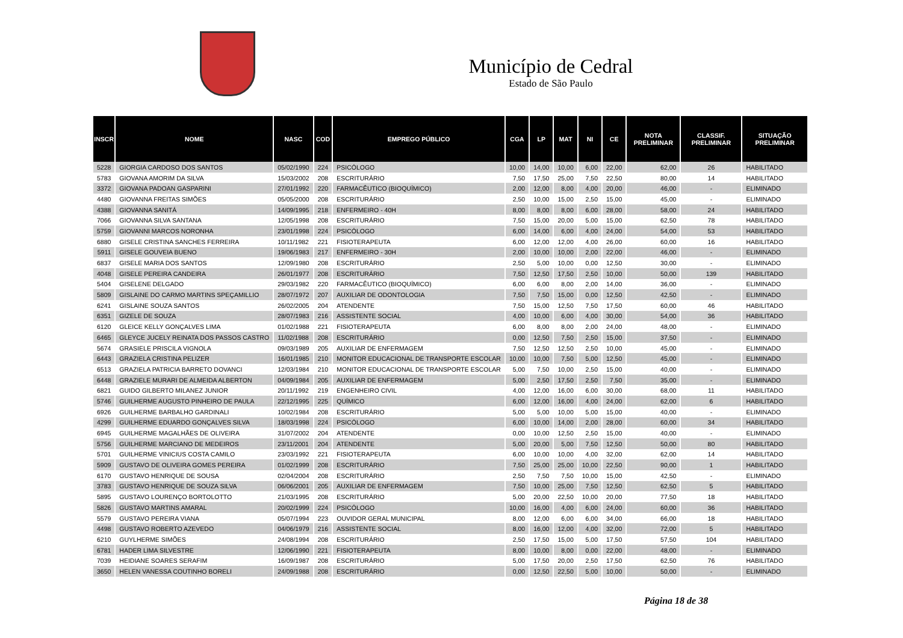Município de Cedral
Estado de São Paulo
| INSCR | NOME | NASC | COD | EMPREGO PÚBLICO | CGA | LP | MAT | NI | CE | NOTA PRELIMINAR | CLASSIF. PRELIMINAR | SITUAÇÃO PRELIMINAR |
| --- | --- | --- | --- | --- | --- | --- | --- | --- | --- | --- | --- | --- |
| 5228 | GIORGIA CARDOSO DOS SANTOS | 05/02/1990 | 224 | PSICÓLOGO | 10,00 | 14,00 | 10,00 | 6,00 | 22,00 | 62,00 | 26 | HABILITADO |
| 5783 | GIOVANA AMORIM DA SILVA | 15/03/2002 | 208 | ESCRITURÁRIO | 7,50 | 17,50 | 25,00 | 7,50 | 22,50 | 80,00 | 14 | HABILITADO |
| 3372 | GIOVANA PADOAN GASPARINI | 27/01/1992 | 220 | FARMACÊUTICO (BIOQUÍMICO) | 2,00 | 12,00 | 8,00 | 4,00 | 20,00 | 46,00 | - | ELIMINADO |
| 4480 | GIOVANNA FREITAS SIMÕES | 05/05/2000 | 208 | ESCRITURÁRIO | 2,50 | 10,00 | 15,00 | 2,50 | 15,00 | 45,00 | - | ELIMINADO |
| 4388 | GIOVANNA SANITÁ | 14/09/1995 | 218 | ENFERMEIRO - 40H | 8,00 | 8,00 | 8,00 | 6,00 | 28,00 | 58,00 | 24 | HABILITADO |
| 7066 | GIOVANNA SILVA SANTANA | 12/05/1998 | 208 | ESCRITURÁRIO | 7,50 | 15,00 | 20,00 | 5,00 | 15,00 | 62,50 | 78 | HABILITADO |
| 5759 | GIOVANNI MARCOS NORONHA | 23/01/1998 | 224 | PSICÓLOGO | 6,00 | 14,00 | 6,00 | 4,00 | 24,00 | 54,00 | 53 | HABILITADO |
| 6880 | GISELE CRISTINA SANCHES FERREIRA | 10/11/1982 | 221 | FISIOTERAPEUTA | 6,00 | 12,00 | 12,00 | 4,00 | 26,00 | 60,00 | 16 | HABILITADO |
| 5911 | GISELE GOUVEIA BUENO | 19/06/1983 | 217 | ENFERMEIRO - 30H | 2,00 | 10,00 | 10,00 | 2,00 | 22,00 | 46,00 | - | ELIMINADO |
| 6837 | GISELE MARIA DOS SANTOS | 12/09/1980 | 208 | ESCRITURÁRIO | 2,50 | 5,00 | 10,00 | 0,00 | 12,50 | 30,00 | - | ELIMINADO |
| 4048 | GISELE PEREIRA CANDEIRA | 26/01/1977 | 208 | ESCRITURÁRIO | 7,50 | 12,50 | 17,50 | 2,50 | 10,00 | 50,00 | 139 | HABILITADO |
| 5404 | GISELENE DELGADO | 29/03/1982 | 220 | FARMACÊUTICO (BIOQUÍMICO) | 6,00 | 6,00 | 8,00 | 2,00 | 14,00 | 36,00 | - | ELIMINADO |
| 5809 | GISLAINE DO CARMO MARTINS SPEÇAMILLIO | 28/07/1972 | 207 | AUXILIAR DE ODONTOLOGIA | 7,50 | 7,50 | 15,00 | 0,00 | 12,50 | 42,50 | - | ELIMINADO |
| 6241 | GISLAINE SOUZA SANTOS | 26/02/2005 | 204 | ATENDENTE | 7,50 | 15,00 | 12,50 | 7,50 | 17,50 | 60,00 | 46 | HABILITADO |
| 6351 | GIZELE DE SOUZA | 28/07/1983 | 216 | ASSISTENTE SOCIAL | 4,00 | 10,00 | 6,00 | 4,00 | 30,00 | 54,00 | 36 | HABILITADO |
| 6120 | GLEICE KELLY GONÇALVES LIMA | 01/02/1988 | 221 | FISIOTERAPEUTA | 6,00 | 8,00 | 8,00 | 2,00 | 24,00 | 48,00 | - | ELIMINADO |
| 6465 | GLEYCE JUCELY REINATA DOS PASSOS CASTRO | 11/02/1988 | 208 | ESCRITURÁRIO | 0,00 | 12,50 | 7,50 | 2,50 | 15,00 | 37,50 | - | ELIMINADO |
| 5674 | GRASIELE PRISCILA VIGNOLA | 09/03/1989 | 205 | AUXILIAR DE ENFERMAGEM | 7,50 | 12,50 | 12,50 | 2,50 | 10,00 | 45,00 | - | ELIMINADO |
| 6443 | GRAZIELA CRISTINA PELIZER | 16/01/1985 | 210 | MONITOR EDUCACIONAL DE TRANSPORTE ESCOLAR | 10,00 | 10,00 | 7,50 | 5,00 | 12,50 | 45,00 | - | ELIMINADO |
| 6513 | GRAZIELA PATRICIA BARRETO DOVANCI | 12/03/1984 | 210 | MONITOR EDUCACIONAL DE TRANSPORTE ESCOLAR | 5,00 | 7,50 | 10,00 | 2,50 | 15,00 | 40,00 | - | ELIMINADO |
| 6448 | GRAZIELE MURARI DE ALMEIDA ALBERTON | 04/09/1984 | 205 | AUXILIAR DE ENFERMAGEM | 5,00 | 2,50 | 17,50 | 2,50 | 7,50 | 35,00 | - | ELIMINADO |
| 6821 | GUIDO GILBERTO MILANEZ JUNIOR | 20/11/1992 | 219 | ENGENHEIRO CIVIL | 4,00 | 12,00 | 16,00 | 6,00 | 30,00 | 68,00 | 11 | HABILITADO |
| 5746 | GUILHERME AUGUSTO PINHEIRO DE PAULA | 22/12/1995 | 225 | QUÍMICO | 6,00 | 12,00 | 16,00 | 4,00 | 24,00 | 62,00 | 6 | HABILITADO |
| 6926 | GUILHERME BARBALHO GARDINALI | 10/02/1984 | 208 | ESCRITURÁRIO | 5,00 | 5,00 | 10,00 | 5,00 | 15,00 | 40,00 | - | ELIMINADO |
| 4299 | GUILHERME EDUARDO GONÇALVES SILVA | 18/03/1998 | 224 | PSICÓLOGO | 6,00 | 10,00 | 14,00 | 2,00 | 28,00 | 60,00 | 34 | HABILITADO |
| 6945 | GUILHERME MAGALHÃES DE OLIVEIRA | 31/07/2002 | 204 | ATENDENTE | 0,00 | 10,00 | 12,50 | 2,50 | 15,00 | 40,00 | - | ELIMINADO |
| 5756 | GUILHERME MARCIANO DE MEDEIROS | 23/11/2001 | 204 | ATENDENTE | 5,00 | 20,00 | 5,00 | 7,50 | 12,50 | 50,00 | 80 | HABILITADO |
| 5701 | GUILHERME VINICIUS COSTA CAMILO | 23/03/1992 | 221 | FISIOTERAPEUTA | 6,00 | 10,00 | 10,00 | 4,00 | 32,00 | 62,00 | 14 | HABILITADO |
| 5909 | GUSTAVO DE OLIVEIRA GOMES PEREIRA | 01/02/1999 | 208 | ESCRITURÁRIO | 7,50 | 25,00 | 25,00 | 10,00 | 22,50 | 90,00 | 1 | HABILITADO |
| 6170 | GUSTAVO HENRIQUE DE SOUSA | 02/04/2004 | 208 | ESCRITURÁRIO | 2,50 | 7,50 | 7,50 | 10,00 | 15,00 | 42,50 | - | ELIMINADO |
| 3783 | GUSTAVO HENRIQUE DE SOUZA SILVA | 06/06/2001 | 205 | AUXILIAR DE ENFERMAGEM | 7,50 | 10,00 | 25,00 | 7,50 | 12,50 | 62,50 | 5 | HABILITADO |
| 5895 | GUSTAVO LOURENÇO BORTOLOTTO | 21/03/1995 | 208 | ESCRITURÁRIO | 5,00 | 20,00 | 22,50 | 10,00 | 20,00 | 77,50 | 18 | HABILITADO |
| 5826 | GUSTAVO MARTINS AMARAL | 20/02/1999 | 224 | PSICÓLOGO | 10,00 | 16,00 | 4,00 | 6,00 | 24,00 | 60,00 | 36 | HABILITADO |
| 5579 | GUSTAVO PEREIRA VIANA | 05/07/1994 | 223 | OUVIDOR GERAL MUNICIPAL | 8,00 | 12,00 | 6,00 | 6,00 | 34,00 | 66,00 | 18 | HABILITADO |
| 4498 | GUSTAVO ROBERTO AZEVEDO | 04/06/1979 | 216 | ASSISTENTE SOCIAL | 8,00 | 16,00 | 12,00 | 4,00 | 32,00 | 72,00 | 5 | HABILITADO |
| 6210 | GUYLHERME SIMÕES | 24/08/1994 | 208 | ESCRITURÁRIO | 2,50 | 17,50 | 15,00 | 5,00 | 17,50 | 57,50 | 104 | HABILITADO |
| 6781 | HADER LIMA SILVESTRE | 12/06/1990 | 221 | FISIOTERAPEUTA | 8,00 | 10,00 | 8,00 | 0,00 | 22,00 | 48,00 | - | ELIMINADO |
| 7039 | HEIDIANE SOARES SERAFIM | 16/09/1987 | 208 | ESCRITURÁRIO | 5,00 | 17,50 | 20,00 | 2,50 | 17,50 | 62,50 | 76 | HABILITADO |
| 3650 | HELEN VANESSA COUTINHO BORELI | 24/09/1988 | 208 | ESCRITURÁRIO | 0,00 | 12,50 | 22,50 | 5,00 | 10,00 | 50,00 | - | ELIMINADO |
Página 18 de 38